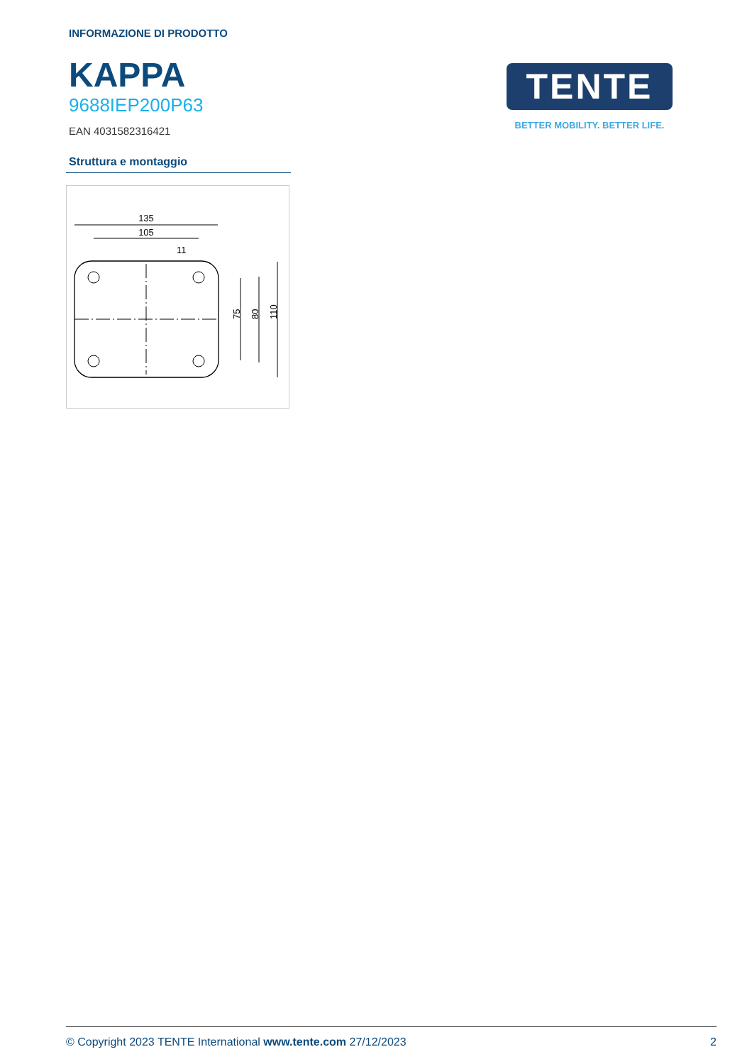INFORMAZIONE DI PRODOTTO
KAPPA
9688IEP200P63
EAN 4031582316421
TENTE
BETTER MOBILITY. BETTER LIFE.
Struttura e montaggio
135
105
11
75
80
110
© Copyright 2023 TENTE International www.tente.com 27/12/2023 2